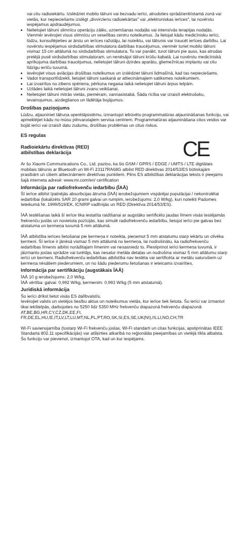vai citu radioiekārtu. Izslēdziet mobilo tālruni vai bezvadu ierīci, atrodoties sprādzienbīstamā zonā vai vietās, kur nepieciešams izslēgt „divvirzienu radioiekārtas” vai „elektroniskas ierīces”, lai novērstu iespējamus apdraudējumus.
Nelietojiet tālruni slimnīcu operāciju zālēs, uzņemšanas nodaļās vai intensīvās terapijas nodaļās. Vienmēr ievērojiet visus slimnīcu un veselības centru noteikumus. Ja lietojat kādu medicīnisku ierīci, lūdzu, konsultējieties ar ārstu un ierīces ražotāju, lai noteiktu, vai tālrunis var traucēt ierīces darbību. Lai novērstu iespējamus sirdsdarbības stimulatora darbības traucējumus, vienmēr turiet mobilo tālruni vismaz 15 cm attālumā no sirdsdarbības stimulatora. To var panākt, turot tālruni pie auss, kas atrodas pretējā pusē sirdsdarbības stimulatoram, un nenēsājot tālruni krūšu kabatā. Lai novērstu medicīniskā aprīkojuma darbības traucējumus, nelietojiet tālruni dzirdes aparātu, gliemežnīcas implantu vai citu līdzīgu ierīču tuvumā.
Ievērojiet visus aviācijas drošības noteikumus un izslēdziet tālruni lidmašīnā, kad tas nepieciešams.
Vadot transportlīdzekli, lietojiet tālruni saskaņā ar attiecināmajiem satiksmes noteikumiem.
Lai izvairītos no zibens spēriena, pērkona negaisa laikā nelietojiet tālruni ārpus telpām.
Uzlādes laikā nelietojiet tālruni zvanu veikšanai.
Nelietojiet tālruni mitrās vietās, piemēram, vannasistabā. Šāda rīcība var izraisīt elektrošoku, ievainojumus, aizdegšanos un lādētāja bojājumus.
Drošības paziņojums
Lūdzu, atjauniniet tālruņa operētājsistēmu, izmantojot iebūvēto programmatūras atjaunināšanas funkciju, vai apmeklējiet kādu no mūsu pilnvarotajiem servisa centriem. Programmatūras atjaunināšana citos veidos var bojāt ierīci vai izraisīt datu zudumu, drošības problēmas un citus riskus.
ES regulas
Radioiekārtu direktīvas (RED)
atbilstības deklarācija
CE
Ar šo Xiaomi Communications Co., Ltd. paziņo, ka šis GSM / GPRS / EDGE / UMTS / LTE digitālais mobilais tālrunis ar Bluetooth un Wi-Fi 23117RA68G atbilst RED direktīvas 2014/53/ES būtiskajām prasībām un citiem attiecināmiem direktīvas punktiem. Pilns ES atbilstības deklarācijas teksts ir pieejams šajā interneta adresē: www.mi.com/en/ certification
Informācija par radiofrekvenču iedarbību (ĪAĀ)
Šī ierīce atbilst īpatnējās absorbcijas ātruma (ĪAĀ) ierobežojumiem vispārējai populācijai / nekontrolētai iedarbībai (lokalizēts SAR 10 grami galvai un rumpim, ierobežojums: 2,0 W/kg), kuri noteikti Padomes Ieteikumā Nr. 1999/519/EK, ICNIRP vadlīnijās un RED (Direktīva 2014/53/ES).
ĪAĀ testēšanas laikā šī ierīce tika iestatīta raidīšanai ar augstāko sertificēto jaudas līmeni visās testējamās frekvenču joslās un novietota pozīcijās, kas simulē radiofrekvenču iedarbību, lietojot ierīci pie galvas bez atstatuma un ķermeņa tuvumā 5 mm attālumā.
ĪAĀ atbilstība ierīces lietošanai pie ķermeņa ir noteikta, pieņemot 5 mm atstatumu starp iekārtu un cilvēka ķermeni. Šī ierīce ir jānēsā vismaz 5 mm attālumā no ķermeņa, lai nodrošinātu, ka radiofrekvenču iedarbības līmenis atbilst norādītajam līmenim vai nesasniedz to. Piestiprinot ierīci ķermeņa tuvumā, ir jāizmanto jostas sprādze vai turētājs, kas nesatur metāla detaļas un nodrošina vismaz 5 mm attālumu starp ierīci un ķermeni. Radiofrekvenču iedarbības atbilstība nav testēta vai sertificēta ar metālu saturošiem uz ķermeņa nēsātiem piederumiem, un no šādu piederumu lietošanas ir ieteicams izvairīties.
Informācija par sertifikāciju (augstākais ĪAĀ)
ĪAĀ 10 g ierobežojums: 2,0 W/kg,
ĪAĀ vērtība: galvai: 0,992 W/kg, ķermenim: 0,993 W/kg (5 mm atstatumā).
Juridiskā informācija
Šo ierīci drīkst lietot visās ES dalībvalstīs.
Ievērojiet valsts un vietējos tiesību aktus un noteikumus vietās, kur ierīce tiek lietota. Šo ierīci var izmantot tikai iekštelpās, darbojoties no 5250 līdz 5350 MHz frekvenču diapazonā frekvenču diapazonā: AT,BE,BG,HR,CY,CZ,DK,EE,FI, FR,DE,EL,HU,IE,IT,LV,LT,LU,MT,NL,PL,PT,RO,SK,SI,ES,SE,UK(NI),IS,LI,NO,CH,TR
Wi-Fi savienojamība (tostarp Wi-Fi frekvenču joslas, Wi-Fi standarti un citas funkcijas, apstiprinātas IEEE Standarta 802.11 specifikācijās) var atšķirties atkarībā no reģionālās pieejamības un vietējā tīkla atbalsta. Šo funkciju var pievienot, izmantojot OTA, kad un kur iespējams.